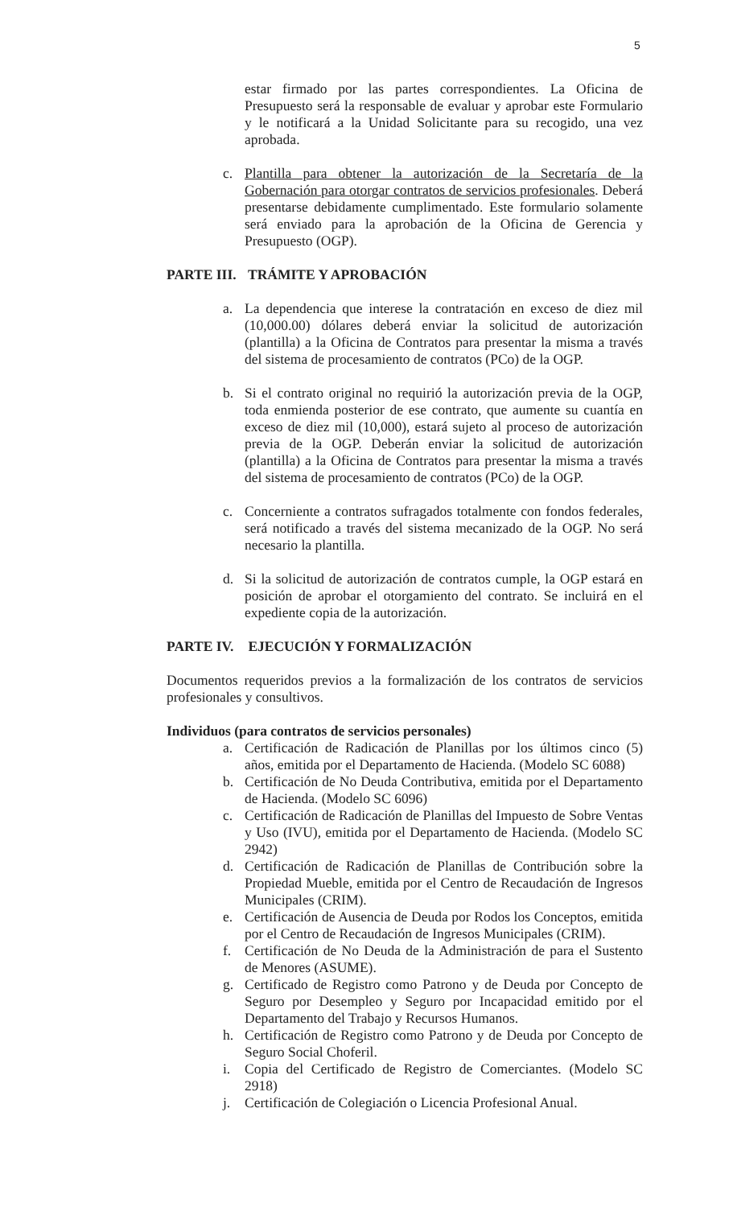5
estar firmado por las partes correspondientes. La Oficina de Presupuesto será la responsable de evaluar y aprobar este Formulario y le notificará a la Unidad Solicitante para su recogido, una vez aprobada.
c. Plantilla para obtener la autorización de la Secretaría de la Gobernación para otorgar contratos de servicios profesionales. Deberá presentarse debidamente cumplimentado. Este formulario solamente será enviado para la aprobación de la Oficina de Gerencia y Presupuesto (OGP).
PARTE III. TRÁMITE Y APROBACIÓN
a. La dependencia que interese la contratación en exceso de diez mil (10,000.00) dólares deberá enviar la solicitud de autorización (plantilla) a la Oficina de Contratos para presentar la misma a través del sistema de procesamiento de contratos (PCo) de la OGP.
b. Si el contrato original no requirió la autorización previa de la OGP, toda enmienda posterior de ese contrato, que aumente su cuantía en exceso de diez mil (10,000), estará sujeto al proceso de autorización previa de la OGP. Deberán enviar la solicitud de autorización (plantilla) a la Oficina de Contratos para presentar la misma a través del sistema de procesamiento de contratos (PCo) de la OGP.
c. Concerniente a contratos sufragados totalmente con fondos federales, será notificado a través del sistema mecanizado de la OGP. No será necesario la plantilla.
d. Si la solicitud de autorización de contratos cumple, la OGP estará en posición de aprobar el otorgamiento del contrato. Se incluirá en el expediente copia de la autorización.
PARTE IV. EJECUCIÓN Y FORMALIZACIÓN
Documentos requeridos previos a la formalización de los contratos de servicios profesionales y consultivos.
Individuos (para contratos de servicios personales)
a. Certificación de Radicación de Planillas por los últimos cinco (5) años, emitida por el Departamento de Hacienda. (Modelo SC 6088)
b. Certificación de No Deuda Contributiva, emitida por el Departamento de Hacienda. (Modelo SC 6096)
c. Certificación de Radicación de Planillas del Impuesto de Sobre Ventas y Uso (IVU), emitida por el Departamento de Hacienda. (Modelo SC 2942)
d. Certificación de Radicación de Planillas de Contribución sobre la Propiedad Mueble, emitida por el Centro de Recaudación de Ingresos Municipales (CRIM).
e. Certificación de Ausencia de Deuda por Rodos los Conceptos, emitida por el Centro de Recaudación de Ingresos Municipales (CRIM).
f. Certificación de No Deuda de la Administración de para el Sustento de Menores (ASUME).
g. Certificado de Registro como Patrono y de Deuda por Concepto de Seguro por Desempleo y Seguro por Incapacidad emitido por el Departamento del Trabajo y Recursos Humanos.
h. Certificación de Registro como Patrono y de Deuda por Concepto de Seguro Social Choferil.
i. Copia del Certificado de Registro de Comerciantes. (Modelo SC 2918)
j. Certificación de Colegiación o Licencia Profesional Anual.